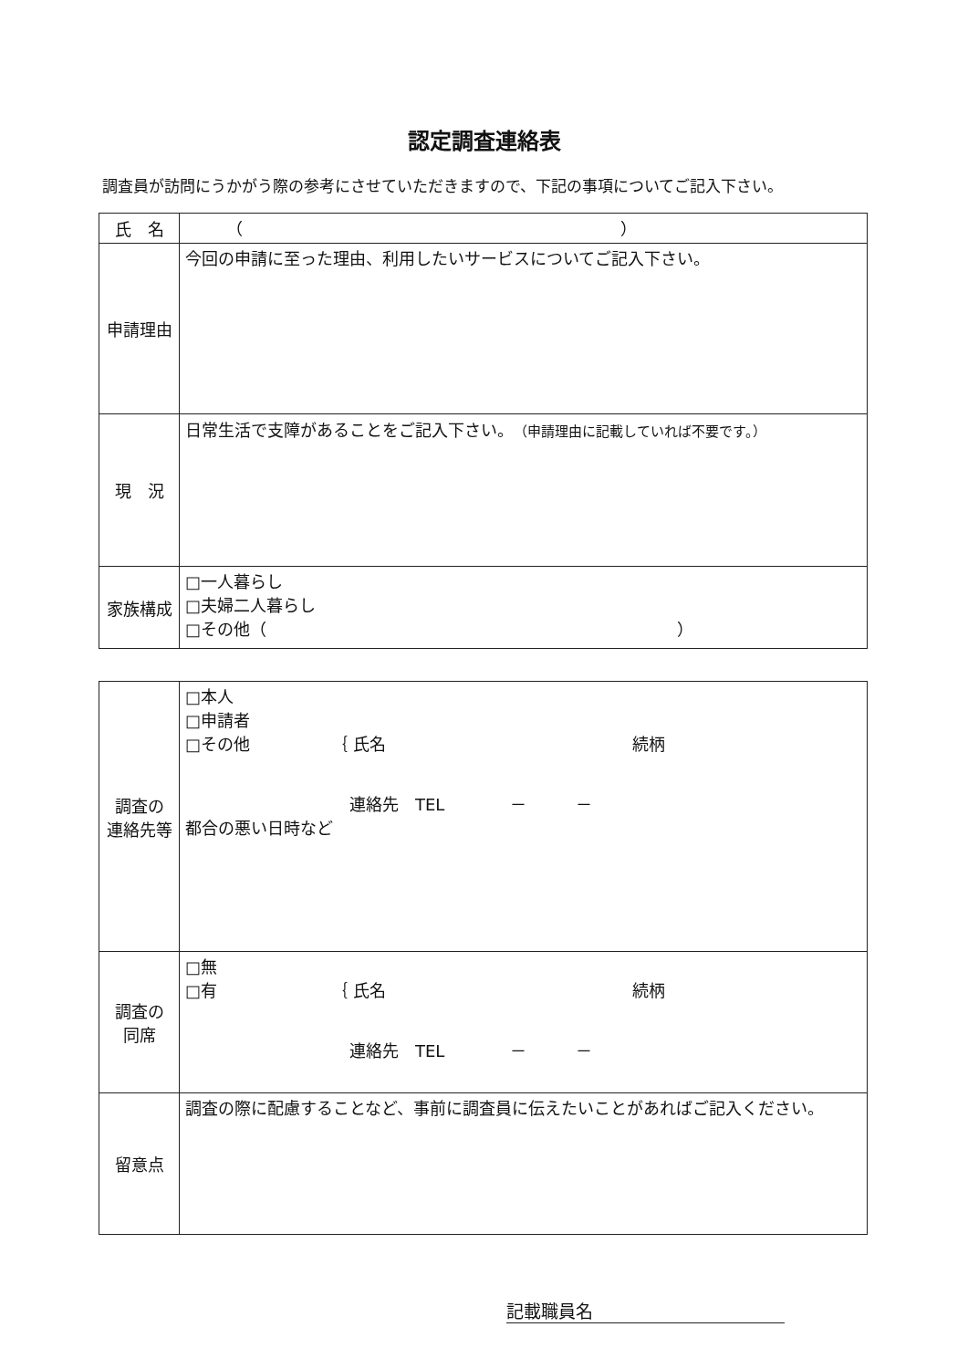認定調査連絡表
調査員が訪問にうかがう際の参考にさせていただきますので、下記の事項についてご記入下さい。
| 氏 名 | （ ） |
| 申請理由 | 今回の申請に至った理由、利用したいサービスについてご記入下さい。 |
| 現 況 | 日常生活で支障があることをご記入下さい。 （申請理由に記載していれば不要です。） |
| 家族構成 | □一人暮らし □夫婦二人暮らし □その他（ ） |
| 調査の 連絡先等 | □本人 □申請者 □その他 ｛ 氏名 続柄 連絡先 TEL － － 都合の悪い日時など |
| 調査の 同席 | □無 □有 ｛ 氏名 続柄 連絡先 TEL － － |
| 留意点 | 調査の際に配慮することなど、事前に調査員に伝えたいことがあればご記入ください。 |
記載職員名